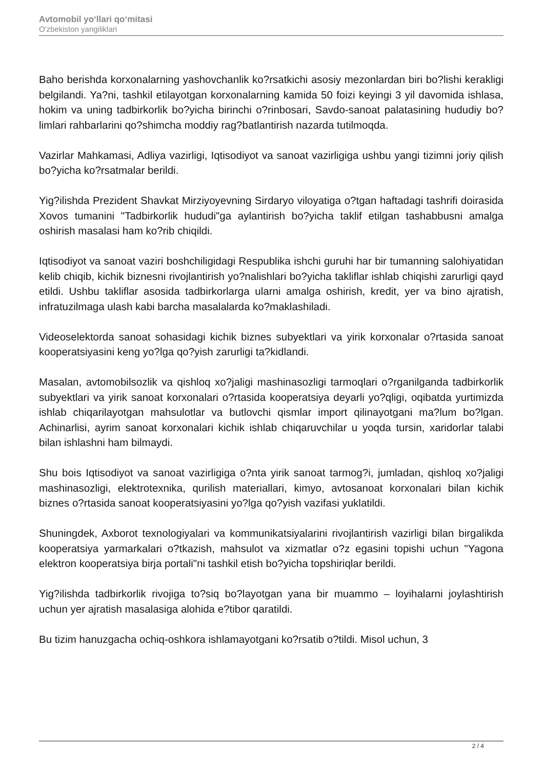Avtomobil yo‘llari qo‘mitasi
O'zbekiston yangiliklari
Baho berishda korxonalarning yashovchanlik ko?rsatkichi asosiy mezonlardan biri bo?lishi kerakligi belgilandi. Ya?ni, tashkil etilayotgan korxonalarning kamida 50 foizi keyingi 3 yil davomida ishlasa, hokim va uning tadbirkorlik bo?yicha birinchi o?rinbosari, Savdo-sanoat palatasining hududiy bo?limlari rahbarlarini qo?shimcha moddiy rag?batlantirish nazarda tutilmoqda.
Vazirlar Mahkamasi, Adliya vazirligi, Iqtisodiyot va sanoat vazirligiga ushbu yangi tizimni joriy qilish bo?yicha ko?rsatmalar berildi.
Yig?ilishda Prezident Shavkat Mirziyoyevning Sirdaryo viloyatiga o?tgan haftadagi tashrifi doirasida Xovos tumanini "Tadbirkorlik hududi"ga aylantirish bo?yicha taklif etilgan tashabbusni amalga oshirish masalasi ham ko?rib chiqildi.
Iqtisodiyot va sanoat vaziri boshchiligidagi Respublika ishchi guruhi har bir tumanning salohiyatidan kelib chiqib, kichik biznesni rivojlantirish yo?nalishlari bo?yicha takliflar ishlab chiqishi zarurligi qayd etildi. Ushbu takliflar asosida tadbirkorlarga ularni amalga oshirish, kredit, yer va bino ajratish, infratuzilmaga ulash kabi barcha masalalarda ko?maklashiladi.
Videoselektorda sanoat sohasidagi kichik biznes subyektlari va yirik korxonalar o?rtasida sanoat kooperatsiyasini keng yo?lga qo?yish zarurligi ta?kidlandi.
Masalan, avtomobilsozlik va qishloq xo?jaligi mashinasozligi tarmoqlari o?rganilganda tadbirkorlik subyektlari va yirik sanoat korxonalari o?rtasida kooperatsiya deyarli yo?qligi, oqibatda yurtimizda ishlab chiqarilayotgan mahsulotlar va butlovchi qismlar import qilinayotgani ma?lum bo?lgan. Achinarlisi, ayrim sanoat korxonalari kichik ishlab chiqaruvchilar u yoqda tursin, xaridorlar talabi bilan ishlashni ham bilmaydi.
Shu bois Iqtisodiyot va sanoat vazirligiga o?nta yirik sanoat tarmog?i, jumladan, qishloq xo?jaligi mashinasozligi, elektrotexnika, qurilish materiallari, kimyo, avtosanoat korxonalari bilan kichik biznes o?rtasida sanoat kooperatsiyasini yo?lga qo?yish vazifasi yuklatildi.
Shuningdek, Axborot texnologiyalari va kommunikatsiyalarini rivojlantirish vazirligi bilan birgalikda kooperatsiya yarmarkalari o?tkazish, mahsulot va xizmatlar o?z egasini topishi uchun "Yagona elektron kooperatsiya birja portali"ni tashkil etish bo?yicha topshiriqlar berildi.
Yig?ilishda tadbirkorlik rivojiga to?siq bo?layotgan yana bir muammo – loyihalarni joylashtirish uchun yer ajratish masalasiga alohida e?tibor qaratildi.
Bu tizim hanuzgacha ochiq-oshkora ishlamayotgani ko?rsatib o?tildi. Misol uchun, 3
2 / 4